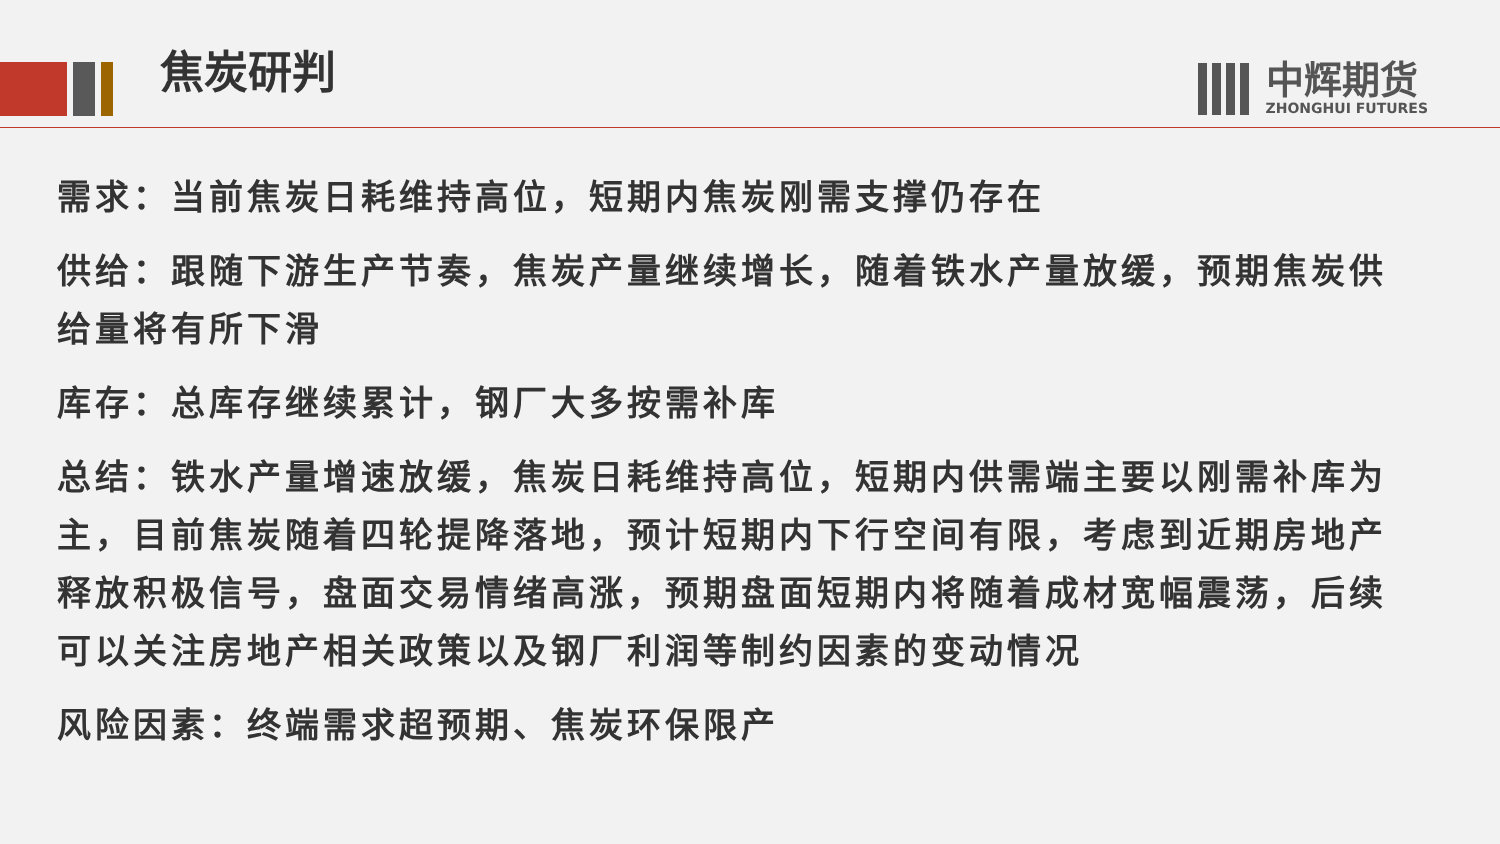焦炭研判
中辉期货
ZHONGHUI FUTURES
需求：当前焦炭日耗维持高位，短期内焦炭刚需支撑仍存在
供给：跟随下游生产节奏，焦炭产量继续增长，随着铁水产量放缓，预期焦炭供给量将有所下滑
库存：总库存继续累计，钢厂大多按需补库
总结：铁水产量增速放缓，焦炭日耗维持高位，短期内供需端主要以刚需补库为主，目前焦炭随着四轮提降落地，预计短期内下行空间有限，考虑到近期房地产释放积极信号，盘面交易情绪高涨，预期盘面短期内将随着成材宽幅震荡，后续可以关注房地产相关政策以及钢厂利润等制约因素的变动情况
风险因素：终端需求超预期、焦炭环保限产